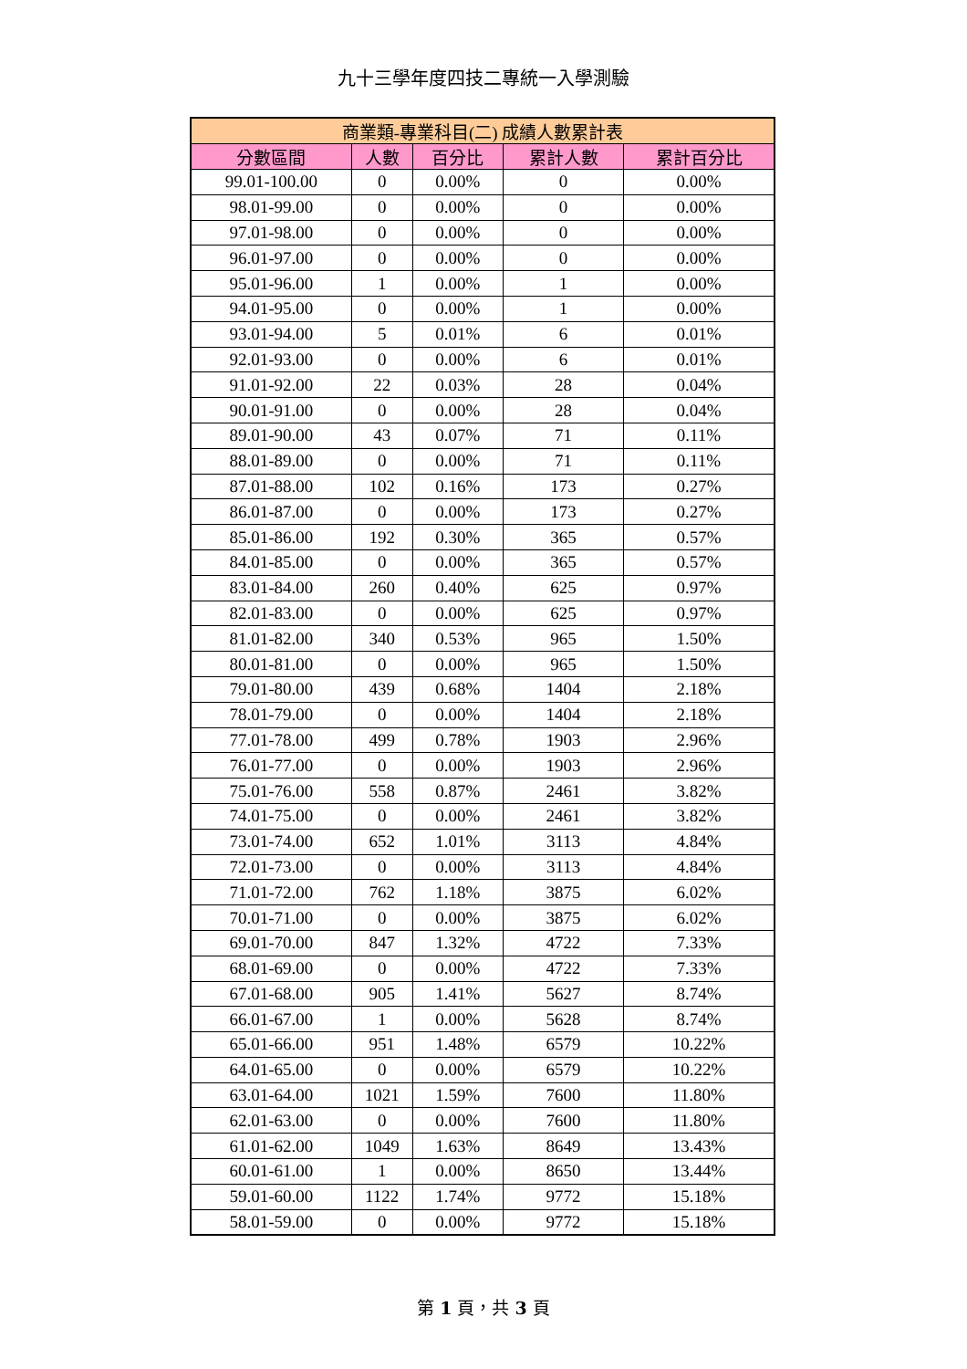九十三學年度四技二專統一入學測驗
| 商業類-專業科目(二) 成績人數累計表 | | | | |
| --- | --- | --- | --- | --- |
| 分數區間 | 人數 | 百分比 | 累計人數 | 累計百分比 |
| 99.01-100.00 | 0 | 0.00% | 0 | 0.00% |
| 98.01-99.00 | 0 | 0.00% | 0 | 0.00% |
| 97.01-98.00 | 0 | 0.00% | 0 | 0.00% |
| 96.01-97.00 | 0 | 0.00% | 0 | 0.00% |
| 95.01-96.00 | 1 | 0.00% | 1 | 0.00% |
| 94.01-95.00 | 0 | 0.00% | 1 | 0.00% |
| 93.01-94.00 | 5 | 0.01% | 6 | 0.01% |
| 92.01-93.00 | 0 | 0.00% | 6 | 0.01% |
| 91.01-92.00 | 22 | 0.03% | 28 | 0.04% |
| 90.01-91.00 | 0 | 0.00% | 28 | 0.04% |
| 89.01-90.00 | 43 | 0.07% | 71 | 0.11% |
| 88.01-89.00 | 0 | 0.00% | 71 | 0.11% |
| 87.01-88.00 | 102 | 0.16% | 173 | 0.27% |
| 86.01-87.00 | 0 | 0.00% | 173 | 0.27% |
| 85.01-86.00 | 192 | 0.30% | 365 | 0.57% |
| 84.01-85.00 | 0 | 0.00% | 365 | 0.57% |
| 83.01-84.00 | 260 | 0.40% | 625 | 0.97% |
| 82.01-83.00 | 0 | 0.00% | 625 | 0.97% |
| 81.01-82.00 | 340 | 0.53% | 965 | 1.50% |
| 80.01-81.00 | 0 | 0.00% | 965 | 1.50% |
| 79.01-80.00 | 439 | 0.68% | 1404 | 2.18% |
| 78.01-79.00 | 0 | 0.00% | 1404 | 2.18% |
| 77.01-78.00 | 499 | 0.78% | 1903 | 2.96% |
| 76.01-77.00 | 0 | 0.00% | 1903 | 2.96% |
| 75.01-76.00 | 558 | 0.87% | 2461 | 3.82% |
| 74.01-75.00 | 0 | 0.00% | 2461 | 3.82% |
| 73.01-74.00 | 652 | 1.01% | 3113 | 4.84% |
| 72.01-73.00 | 0 | 0.00% | 3113 | 4.84% |
| 71.01-72.00 | 762 | 1.18% | 3875 | 6.02% |
| 70.01-71.00 | 0 | 0.00% | 3875 | 6.02% |
| 69.01-70.00 | 847 | 1.32% | 4722 | 7.33% |
| 68.01-69.00 | 0 | 0.00% | 4722 | 7.33% |
| 67.01-68.00 | 905 | 1.41% | 5627 | 8.74% |
| 66.01-67.00 | 1 | 0.00% | 5628 | 8.74% |
| 65.01-66.00 | 951 | 1.48% | 6579 | 10.22% |
| 64.01-65.00 | 0 | 0.00% | 6579 | 10.22% |
| 63.01-64.00 | 1021 | 1.59% | 7600 | 11.80% |
| 62.01-63.00 | 0 | 0.00% | 7600 | 11.80% |
| 61.01-62.00 | 1049 | 1.63% | 8649 | 13.43% |
| 60.01-61.00 | 1 | 0.00% | 8650 | 13.44% |
| 59.01-60.00 | 1122 | 1.74% | 9772 | 15.18% |
| 58.01-59.00 | 0 | 0.00% | 9772 | 15.18% |
第 1 頁，共 3 頁